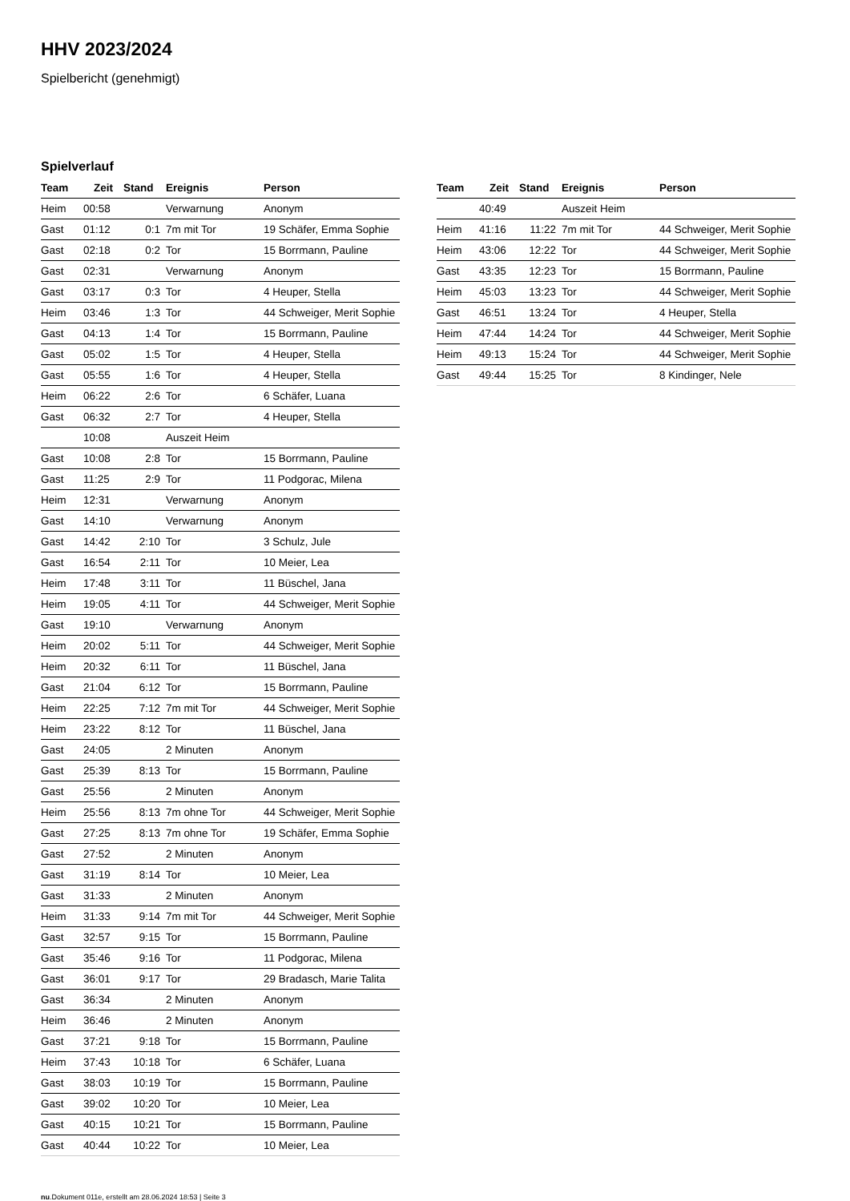HHV 2023/2024
Spielbericht (genehmigt)
Spielverlauf
| Team | Zeit | Stand | Ereignis | Person |
| --- | --- | --- | --- | --- |
| Heim | 00:58 | | Verwarnung | Anonym |
| Gast | 01:12 | 0:1 | 7m mit Tor | 19 Schäfer, Emma Sophie |
| Gast | 02:18 | 0:2 | Tor | 15 Borrmann, Pauline |
| Gast | 02:31 | | Verwarnung | Anonym |
| Gast | 03:17 | 0:3 | Tor | 4 Heuper, Stella |
| Heim | 03:46 | 1:3 | Tor | 44 Schweiger, Merit Sophie |
| Gast | 04:13 | 1:4 | Tor | 15 Borrmann, Pauline |
| Gast | 05:02 | 1:5 | Tor | 4 Heuper, Stella |
| Gast | 05:55 | 1:6 | Tor | 4 Heuper, Stella |
| Heim | 06:22 | 2:6 | Tor | 6 Schäfer, Luana |
| Gast | 06:32 | 2:7 | Tor | 4 Heuper, Stella |
| | 10:08 | | Auszeit Heim | |
| Gast | 10:08 | 2:8 | Tor | 15 Borrmann, Pauline |
| Gast | 11:25 | 2:9 | Tor | 11 Podgorac, Milena |
| Heim | 12:31 | | Verwarnung | Anonym |
| Gast | 14:10 | | Verwarnung | Anonym |
| Gast | 14:42 | 2:10 | Tor | 3 Schulz, Jule |
| Gast | 16:54 | 2:11 | Tor | 10 Meier, Lea |
| Heim | 17:48 | 3:11 | Tor | 11 Büschel, Jana |
| Heim | 19:05 | 4:11 | Tor | 44 Schweiger, Merit Sophie |
| Gast | 19:10 | | Verwarnung | Anonym |
| Heim | 20:02 | 5:11 | Tor | 44 Schweiger, Merit Sophie |
| Heim | 20:32 | 6:11 | Tor | 11 Büschel, Jana |
| Gast | 21:04 | 6:12 | Tor | 15 Borrmann, Pauline |
| Heim | 22:25 | 7:12 | 7m mit Tor | 44 Schweiger, Merit Sophie |
| Heim | 23:22 | 8:12 | Tor | 11 Büschel, Jana |
| Gast | 24:05 | | 2 Minuten | Anonym |
| Gast | 25:39 | 8:13 | Tor | 15 Borrmann, Pauline |
| Gast | 25:56 | | 2 Minuten | Anonym |
| Heim | 25:56 | 8:13 | 7m ohne Tor | 44 Schweiger, Merit Sophie |
| Gast | 27:25 | 8:13 | 7m ohne Tor | 19 Schäfer, Emma Sophie |
| Gast | 27:52 | | 2 Minuten | Anonym |
| Gast | 31:19 | 8:14 | Tor | 10 Meier, Lea |
| Gast | 31:33 | | 2 Minuten | Anonym |
| Heim | 31:33 | 9:14 | 7m mit Tor | 44 Schweiger, Merit Sophie |
| Gast | 32:57 | 9:15 | Tor | 15 Borrmann, Pauline |
| Gast | 35:46 | 9:16 | Tor | 11 Podgorac, Milena |
| Gast | 36:01 | 9:17 | Tor | 29 Bradasch, Marie Talita |
| Gast | 36:34 | | 2 Minuten | Anonym |
| Heim | 36:46 | | 2 Minuten | Anonym |
| Gast | 37:21 | 9:18 | Tor | 15 Borrmann, Pauline |
| Heim | 37:43 | 10:18 | Tor | 6 Schäfer, Luana |
| Gast | 38:03 | 10:19 | Tor | 15 Borrmann, Pauline |
| Gast | 39:02 | 10:20 | Tor | 10 Meier, Lea |
| Gast | 40:15 | 10:21 | Tor | 15 Borrmann, Pauline |
| Gast | 40:44 | 10:22 | Tor | 10 Meier, Lea |
| Team | Zeit | Stand | Ereignis | Person |
| --- | --- | --- | --- | --- |
| | 40:49 | | Auszeit Heim | |
| Heim | 41:16 | 11:22 | 7m mit Tor | 44 Schweiger, Merit Sophie |
| Heim | 43:06 | 12:22 | Tor | 44 Schweiger, Merit Sophie |
| Gast | 43:35 | 12:23 | Tor | 15 Borrmann, Pauline |
| Heim | 45:03 | 13:23 | Tor | 44 Schweiger, Merit Sophie |
| Gast | 46:51 | 13:24 | Tor | 4 Heuper, Stella |
| Heim | 47:44 | 14:24 | Tor | 44 Schweiger, Merit Sophie |
| Heim | 49:13 | 15:24 | Tor | 44 Schweiger, Merit Sophie |
| Gast | 49:44 | 15:25 | Tor | 8 Kindinger, Nele |
nu.Dokument 011e, erstellt am 28.06.2024 18:53 | Seite 3